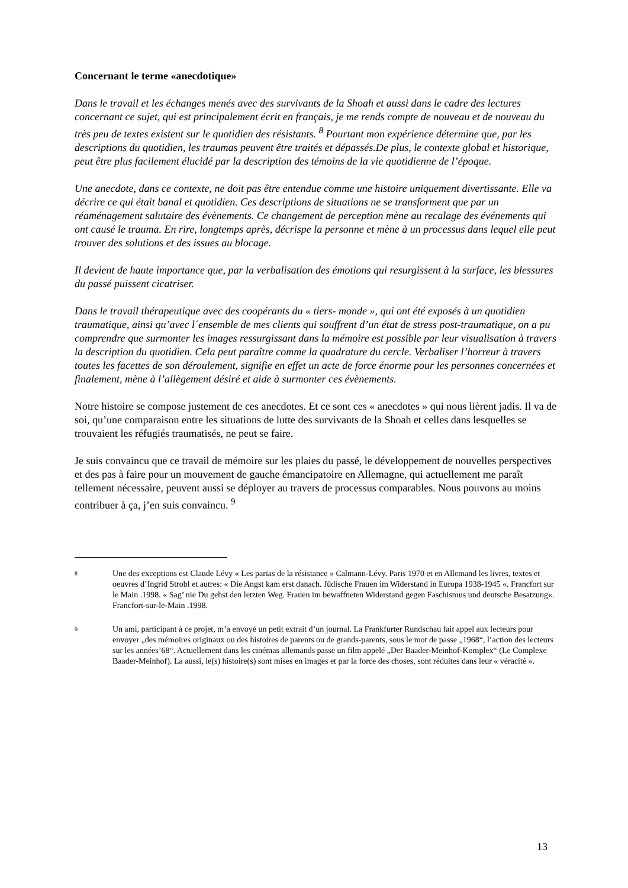Concernant le terme «anecdotique»
Dans le travail et les échanges menés avec des survivants de la Shoah et aussi dans le cadre des lectures concernant ce sujet, qui est principalement écrit en français, je me rends compte de nouveau et de nouveau du très peu de textes existent sur le quotidien des résistants. <sup>8</sup> Pourtant mon expérience détermine que, par les descriptions du quotidien, les traumas peuvent être traités et dépassés.De plus, le contexte global et historique, peut être plus facilement élucidé par la description des témoins de la vie quotidienne de l’époque.
Une anecdote, dans ce contexte, ne doit pas être entendue comme une histoire uniquement divertissante. Elle va décrire ce qui était banal et quotidien. Ces descriptions de situations ne se transforment que par un réaménagement salutaire des évènements. Ce changement de perception mène au recalage des événements qui ont causé le trauma. En rire, longtemps après, décrispe la personne et mène à un processus dans lequel elle peut trouver des solutions et des issues au blocage.
Il devient de haute importance que, par la verbalisation des émotions qui resurgissent à la surface, les blessures du passé puissent cicatriser.
Dans le travail thérapeutique avec des coopérants du « tiers- monde », qui ont été exposés à un quotidien traumatique, ainsi qu’avec l´ensemble de mes clients qui souffrent d’un état de stress post-traumatique, on a pu comprendre que surmonter les images ressurgissant dans la mémoire est possible par leur visualisation à travers la description du quotidien. Cela peut paraître comme la quadrature du cercle. Verbaliser l’horreur à travers toutes les facettes de son déroulement, signifie en effet un acte de force énorme pour les personnes concernées et finalement, mène à l’allègement désiré et aide à surmonter ces évènements.
Notre histoire se compose justement de ces anecdotes. Et ce sont ces « anecdotes » qui nous lièrent jadis. Il va de soi, qu’une comparaison entre les situations de lutte des survivants de la Shoah et celles dans lesquelles se trouvaient les réfugiés traumatisés, ne peut se faire.
Je suis convaincu que ce travail de mémoire sur les plaies du passé, le développement de nouvelles perspectives et des pas à faire pour un mouvement de gauche émancipatoire en Allemagne, qui actuellement me paraît tellement nécessaire, peuvent aussi se déployer au travers de processus comparables. Nous pouvons au moins contribuer à ça, j’en suis convaincu. <sup>9</sup>
8 Une des exceptions est Claude Lévy « Les parias de la résistance » Calmann-Lévy. Paris 1970 et en Allemand les livres, textes et oeuvres d’Ingrid Strobl et autres: « Die Angst kam erst danach. Jüdische Frauen im Widerstand in Europa 1938-1945 «. Francfort sur le Main .1998. « Sag’ nie Du gehst den letzten Weg. Frauen im bewaffneten Widerstand gegen Faschismus und deutsche Besatzung«. Francfort-sur-le-Main .1998.
9 Un ami, participant à ce projet, m’a envoyé un petit extrait d’un journal. La Frankfurter Rundschau fait appel aux lecteurs pour envoyer „des mémoires originaux ou des histoires de parents ou de grands-parents, sous le mot de passe „1968“, l’action des lecteurs sur les années’68“. Actuellement dans les cinémas allemands passe un film appelé „Der Baader-Meinhof-Komplex“ (Le Complexe Baader-Meinhof). La aussi, le(s) histoire(s) sont mises en images et par la force des choses, sont réduites dans leur « véracité ».
13